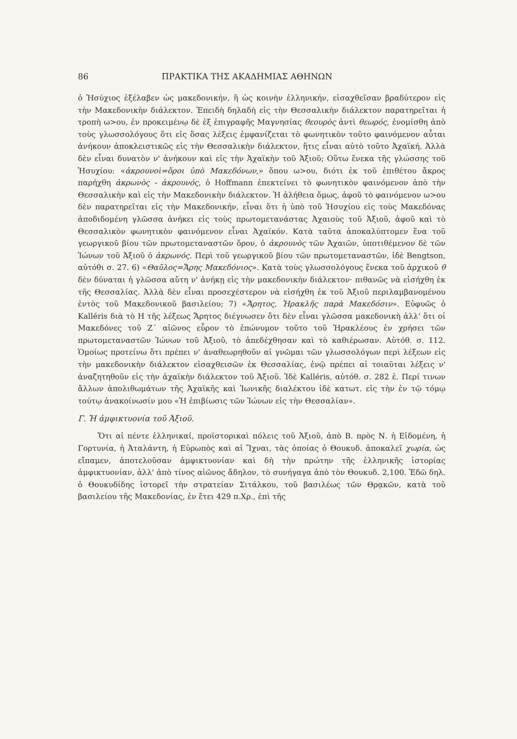86 ΠΡΑΚΤΙΚΑ ΤΗΣ ΑΚΑΔΗΜΙΑΣ ΑΘΗΝΩΝ
ὁ Ἡσύχιος ἐξέλαβεν ὡς μακεδονικήν, ἢ ὡς κοινὴν ἑλληνικήν, εἰσαχθεῖσαν βραδύτερον εἰς τὴν Μακεδονικὴν διάλεκτον. Ἐπειδὴ δηλαδὴ εἰς τὴν Θεσσαλικὴν διάλεκτον παρατηρεῖται ἡ τροπὴ ω>ου, ἐν προκειμένῳ δὲ ἐξ ἐπιγραφῆς Μαγνησίας θεουρὸς ἀντὶ θεωρός, ἐνομίσθη ἀπὸ τοὺς γλωσσολόγους ὅτι εἰς ὅσας λέξεις ἐμφανίζεται τὸ φωνητικὸν τοῦτο φαινόμενον αὗται ἀνήκουν ἀποκλειστικῶς εἰς τὴν Θεσσαλικὴν διάλεκτον, ἥτις εἶναι αὐτὸ τοῦτο Ἀχαϊκή. Ἀλλὰ δὲν εἶναι δυνατὸν ν' ἀνήκουν καὶ εἰς τὴν Ἀχαϊκὴν τοῦ Ἀξιοῦ; Οὕτω ἕνεκα τῆς γλώσσης τοῦ Ἡσυχίου: «ἀκρουνοὶ=ὅροι ὑπὸ Μακεδόνων,» ὅπου ω>ου, διότι ἐκ τοῦ ἐπιθέτου ἄκρος παρήχθη ἀκρωνὸς - ἀκρουνός, ὁ Hoffmann ἐπεκτείνει τὸ φωνητικὸν φαινόμενον ἀπὸ τὴν Θεσσαλικὴν καὶ εἰς τὴν Μακεδονικὴν διάλεκτον. Ἡ ἀλήθεια ὅμως, ἀφοῦ τὸ φαινόμενον ω>ου δὲν παρατηρεῖται εἰς τὴν Μακεδονικήν, εἶναι ὅτι ἡ ὑπὸ τοῦ Ἡσυχίου εἰς τοὺς Μακεδόνας ἀποδιδομένη γλῶσσα ἀνήκει εἰς τοὺς πρωτομετανάστας Ἀχαιοὺς τοῦ Ἀξιοῦ, ἀφοῦ καὶ τὸ Θεσσαλικὸν φωνητικὸν φαινόμενον εἶναι Ἀχαϊκόν. Κατὰ ταῦτα ἀποκαλύπτομεν ἕνα τοῦ γεωργικοῦ βίου τῶν πρωτομεταναστῶν ὅρον, ὁ ἀκρουνὸς τῶν Ἀχαιῶν, ὑποτιθέμενον δὲ τῶν Ἰώνων τοῦ Ἀξιοῦ ὁ ἀκρωνός. Περὶ τοῦ γεωργικοῦ βίου τῶν πρωτομεταναστῶν, ἰδὲ Bengtson, αὐτόθι σ. 27. 6) «Θαῦλος=Ἄρης Μακεδόνιος». Κατὰ τοὺς γλωσσολόγους ἕνεκα τοῦ ἀρχικοῦ θ δὲν δύναται ἡ γλῶσσα αὕτη ν' ἀνήκῃ εἰς τὴν μακεδονικὴν διάλεκτον· πιθανῶς νὰ εἰσήχθη ἐκ τῆς Θεσσαλίας. Ἀλλὰ δὲν εἶναι προσεχέστερον νὰ εἰσήχθη ἐκ τοῦ Ἀξιοῦ περιλαμβανομένου ἐντὸς τοῦ Μακεδονικοῦ βασιλείου; 7) «Ἄρητος, Ἡρακλῆς παρὰ Μακεδόσιν». Εὐφυῶς ὁ Kalléris διὰ τὸ Η τῆς λέξεως Ἄρητος διέγνωσεν ὅτι δὲν εἶναι γλῶσσα μακεδονικὴ ἀλλ' ὅτι οἱ Μακεδόνες τοῦ Ζ΄ αἰῶνος εὗρον τὸ ἐπώνυμον τοῦτο τοῦ Ἡρακλέους ἐν χρήσει τῶν πρωτομεταναστῶν Ἰώνων τοῦ Ἀξιοῦ, τὸ ἀπεδέχθησαν καὶ τὸ καθιέρωσαν. Αὐτόθ. σ. 112. Ὁμοίως προτείνω ὅτι πρέπει ν' ἀναθεωρηθοῦν αἱ γνῶμαι τῶν γλωσσολόγων περὶ λέξεων εἰς τὴν μακεδονικὴν διάλεκτον εἰσαχθεισῶν ἐκ Θεσσαλίας, ἐνῷ πρέπει αἱ τοιαῦται λέξεις ν' ἀναζητηθοῦν εἰς τὴν ἀχαϊκὴν διάλεκτον τοῦ Ἀξιοῦ. Ἰδὲ Kalléris, αὐτόθ. σ. 282 ἑ. Περί τινων ἄλλων ἀπολιθωμάτων τῆς Ἀχαϊκῆς καὶ Ἰωνικῆς διαλέκτου ἰδὲ κατωτ. εἰς τὴν ἐν τῷ τόμῳ τούτῳ ἀνακοίνωσίν μου «Ἡ ἐπιβίωσις τῶν Ἰώνων εἰς τὴν Θεσσαλίαν».
Γ. Ἡ ἀμφικτυονία τοῦ Ἀξιοῦ.
Ὅτι αἱ πέντε ἑλληνικαί, προϊστορικαὶ πόλεις τοῦ Ἀξιοῦ, ἀπὸ Β. πρὸς Ν. ἡ Εἰδομένη, ἡ Γορτυνία, ἡ Ἀταλάντη, ἡ Εὐρωπὸς καὶ αἱ Ἴχναι, τὰς ὁποίας ὁ Θουκυδ. ἀποκαλεῖ χωρία, ὡς εἴπαμεν, ἀποτελοῦσαν ἀμφικτυονίαν καὶ δὴ τὴν πρώτην τῆς ἑλληνικῆς ἱστορίας ἀμφικτυονίαν, ἀλλ' ἀπὸ τίνος αἰῶνος ἄδηλον, τὸ συνήγαγα ἀπὸ τὸν Θουκυδ. 2,100. Ἐδῶ δηλ. ὁ Θουκυδίδης ἱστορεῖ τὴν στρατείαν Σιτάλκου, τοῦ βασιλέως τῶν Θρᾳκῶν, κατὰ τοῦ βασιλείου τῆς Μακεδονίας, ἐν ἔτει 429 π.Χρ., ἐπὶ τῆς